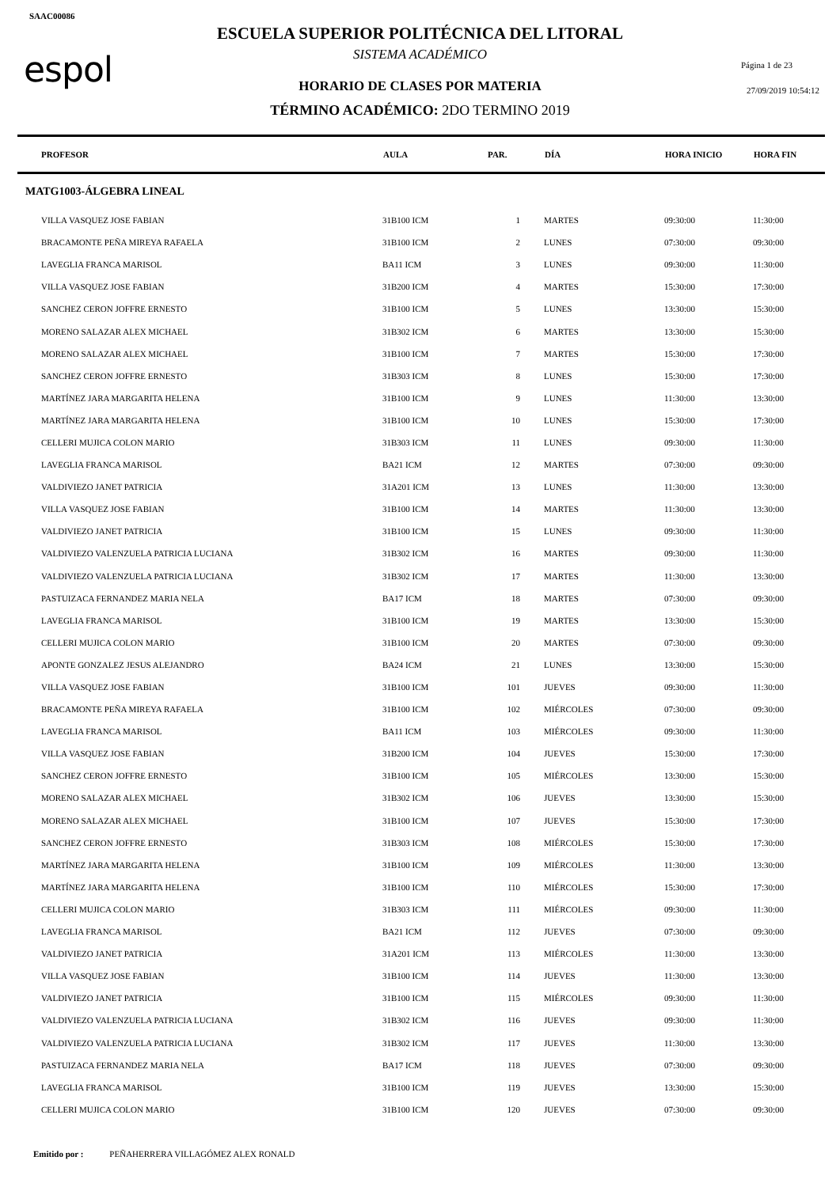SAAC00086
espol
ESCUELA SUPERIOR POLITÉCNICA DEL LITORAL
SISTEMA ACADÉMICO
Página 1 de 23
27/09/2019 10:54:12
HORARIO DE CLASES POR MATERIA
TÉRMINO ACADÉMICO: 2DO TERMINO 2019
| PROFESOR | AULA | PAR. | DÍA | HORA INICIO | HORA FIN |
| --- | --- | --- | --- | --- | --- |
| MATG1003-ÁLGEBRA LINEAL | | | | | |
| VILLA VASQUEZ JOSE FABIAN | 31B100 ICM | 1 | MARTES | 09:30:00 | 11:30:00 |
| BRACAMONTE PEÑA MIREYA RAFAELA | 31B100 ICM | 2 | LUNES | 07:30:00 | 09:30:00 |
| LAVEGLIA FRANCA MARISOL | BA11 ICM | 3 | LUNES | 09:30:00 | 11:30:00 |
| VILLA VASQUEZ JOSE FABIAN | 31B200 ICM | 4 | MARTES | 15:30:00 | 17:30:00 |
| SANCHEZ CERON JOFFRE ERNESTO | 31B100 ICM | 5 | LUNES | 13:30:00 | 15:30:00 |
| MORENO SALAZAR ALEX MICHAEL | 31B302 ICM | 6 | MARTES | 13:30:00 | 15:30:00 |
| MORENO SALAZAR ALEX MICHAEL | 31B100 ICM | 7 | MARTES | 15:30:00 | 17:30:00 |
| SANCHEZ CERON JOFFRE ERNESTO | 31B303 ICM | 8 | LUNES | 15:30:00 | 17:30:00 |
| MARTÍNEZ JARA MARGARITA HELENA | 31B100 ICM | 9 | LUNES | 11:30:00 | 13:30:00 |
| MARTÍNEZ JARA MARGARITA HELENA | 31B100 ICM | 10 | LUNES | 15:30:00 | 17:30:00 |
| CELLERI MUJICA COLON MARIO | 31B303 ICM | 11 | LUNES | 09:30:00 | 11:30:00 |
| LAVEGLIA FRANCA MARISOL | BA21 ICM | 12 | MARTES | 07:30:00 | 09:30:00 |
| VALDIVIEZO JANET PATRICIA | 31A201 ICM | 13 | LUNES | 11:30:00 | 13:30:00 |
| VILLA VASQUEZ JOSE FABIAN | 31B100 ICM | 14 | MARTES | 11:30:00 | 13:30:00 |
| VALDIVIEZO JANET PATRICIA | 31B100 ICM | 15 | LUNES | 09:30:00 | 11:30:00 |
| VALDIVIEZO VALENZUELA PATRICIA LUCIANA | 31B302 ICM | 16 | MARTES | 09:30:00 | 11:30:00 |
| VALDIVIEZO VALENZUELA PATRICIA LUCIANA | 31B302 ICM | 17 | MARTES | 11:30:00 | 13:30:00 |
| PASTUIZACA FERNANDEZ MARIA NELA | BA17 ICM | 18 | MARTES | 07:30:00 | 09:30:00 |
| LAVEGLIA FRANCA MARISOL | 31B100 ICM | 19 | MARTES | 13:30:00 | 15:30:00 |
| CELLERI MUJICA COLON MARIO | 31B100 ICM | 20 | MARTES | 07:30:00 | 09:30:00 |
| APONTE GONZALEZ JESUS ALEJANDRO | BA24 ICM | 21 | LUNES | 13:30:00 | 15:30:00 |
| VILLA VASQUEZ JOSE FABIAN | 31B100 ICM | 101 | JUEVES | 09:30:00 | 11:30:00 |
| BRACAMONTE PEÑA MIREYA RAFAELA | 31B100 ICM | 102 | MIÉRCOLES | 07:30:00 | 09:30:00 |
| LAVEGLIA FRANCA MARISOL | BA11 ICM | 103 | MIÉRCOLES | 09:30:00 | 11:30:00 |
| VILLA VASQUEZ JOSE FABIAN | 31B200 ICM | 104 | JUEVES | 15:30:00 | 17:30:00 |
| SANCHEZ CERON JOFFRE ERNESTO | 31B100 ICM | 105 | MIÉRCOLES | 13:30:00 | 15:30:00 |
| MORENO SALAZAR ALEX MICHAEL | 31B302 ICM | 106 | JUEVES | 13:30:00 | 15:30:00 |
| MORENO SALAZAR ALEX MICHAEL | 31B100 ICM | 107 | JUEVES | 15:30:00 | 17:30:00 |
| SANCHEZ CERON JOFFRE ERNESTO | 31B303 ICM | 108 | MIÉRCOLES | 15:30:00 | 17:30:00 |
| MARTÍNEZ JARA MARGARITA HELENA | 31B100 ICM | 109 | MIÉRCOLES | 11:30:00 | 13:30:00 |
| MARTÍNEZ JARA MARGARITA HELENA | 31B100 ICM | 110 | MIÉRCOLES | 15:30:00 | 17:30:00 |
| CELLERI MUJICA COLON MARIO | 31B303 ICM | 111 | MIÉRCOLES | 09:30:00 | 11:30:00 |
| LAVEGLIA FRANCA MARISOL | BA21 ICM | 112 | JUEVES | 07:30:00 | 09:30:00 |
| VALDIVIEZO JANET PATRICIA | 31A201 ICM | 113 | MIÉRCOLES | 11:30:00 | 13:30:00 |
| VILLA VASQUEZ JOSE FABIAN | 31B100 ICM | 114 | JUEVES | 11:30:00 | 13:30:00 |
| VALDIVIEZO JANET PATRICIA | 31B100 ICM | 115 | MIÉRCOLES | 09:30:00 | 11:30:00 |
| VALDIVIEZO VALENZUELA PATRICIA LUCIANA | 31B302 ICM | 116 | JUEVES | 09:30:00 | 11:30:00 |
| VALDIVIEZO VALENZUELA PATRICIA LUCIANA | 31B302 ICM | 117 | JUEVES | 11:30:00 | 13:30:00 |
| PASTUIZACA FERNANDEZ MARIA NELA | BA17 ICM | 118 | JUEVES | 07:30:00 | 09:30:00 |
| LAVEGLIA FRANCA MARISOL | 31B100 ICM | 119 | JUEVES | 13:30:00 | 15:30:00 |
| CELLERI MUJICA COLON MARIO | 31B100 ICM | 120 | JUEVES | 07:30:00 | 09:30:00 |
Emitido por : PEÑAHERRERA VILLAGÓMEZ ALEX RONALD